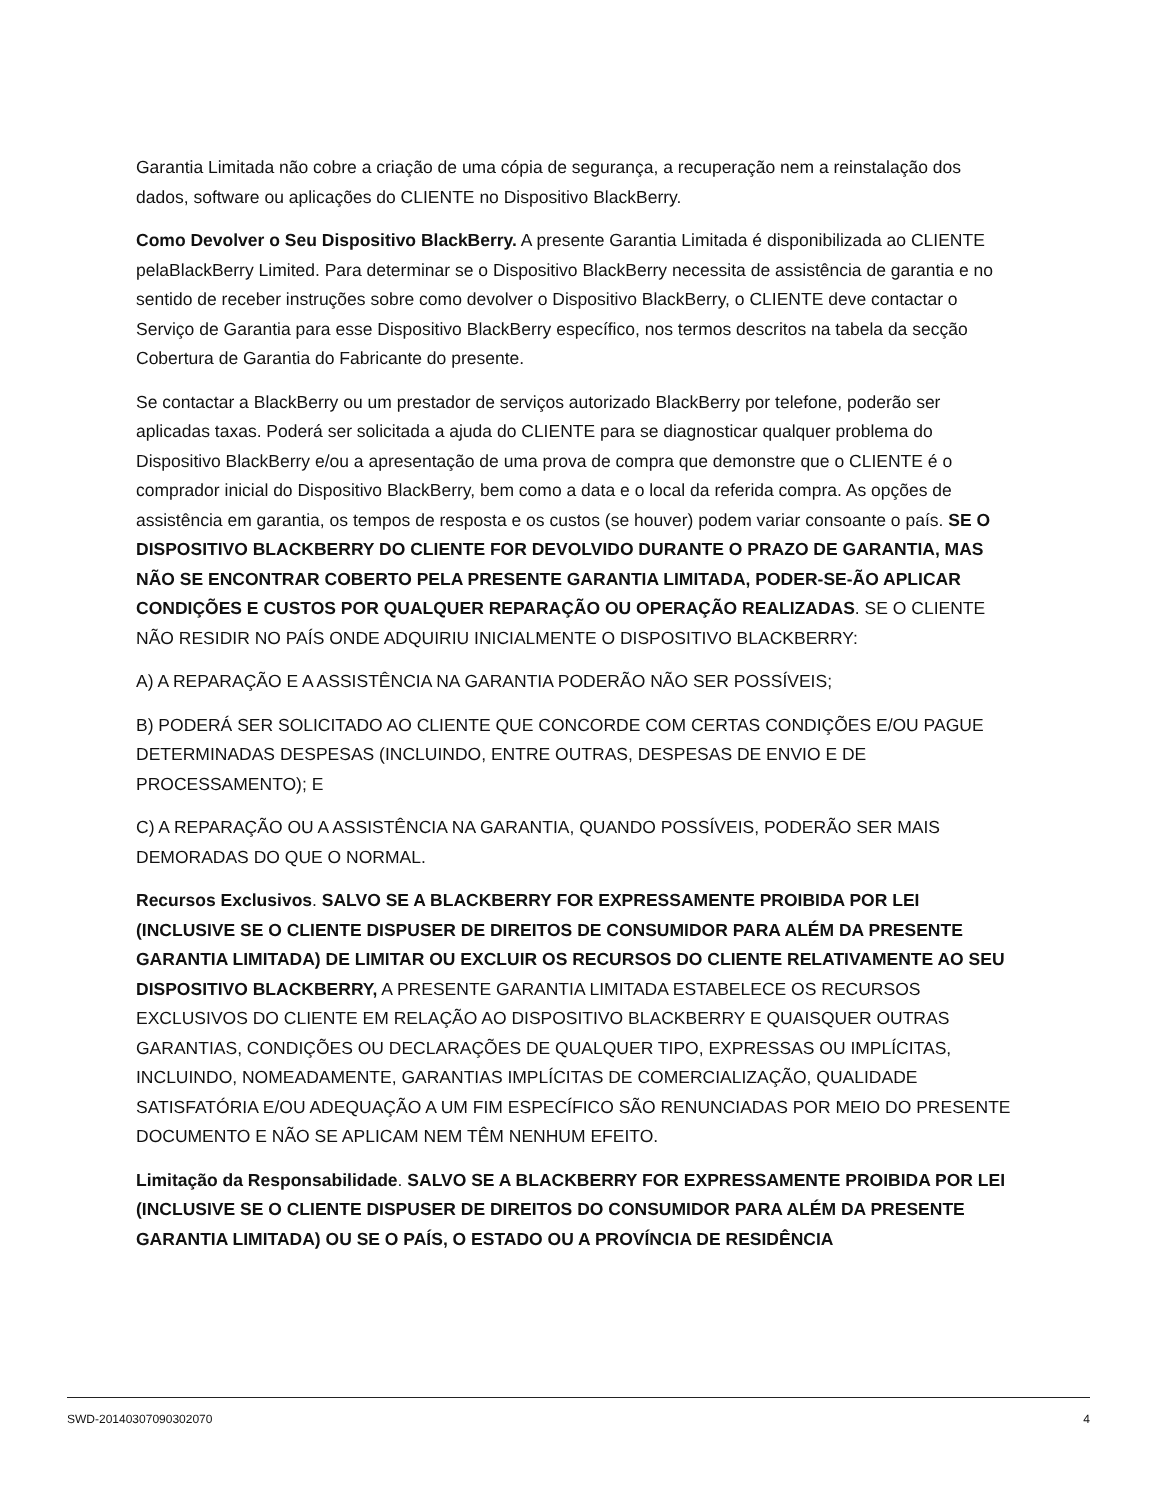Garantia Limitada não cobre a criação de uma cópia de segurança, a recuperação nem a reinstalação dos dados, software ou aplicações do CLIENTE no Dispositivo BlackBerry.
Como Devolver o Seu Dispositivo BlackBerry. A presente Garantia Limitada é disponibilizada ao CLIENTE pelaBlackBerry Limited. Para determinar se o Dispositivo BlackBerry necessita de assistência de garantia e no sentido de receber instruções sobre como devolver o Dispositivo BlackBerry, o CLIENTE deve contactar o Serviço de Garantia para esse Dispositivo BlackBerry específico, nos termos descritos na tabela da secção Cobertura de Garantia do Fabricante do presente.
Se contactar a BlackBerry ou um prestador de serviços autorizado BlackBerry por telefone, poderão ser aplicadas taxas. Poderá ser solicitada a ajuda do CLIENTE para se diagnosticar qualquer problema do Dispositivo BlackBerry e/ou a apresentação de uma prova de compra que demonstre que o CLIENTE é o comprador inicial do Dispositivo BlackBerry, bem como a data e o local da referida compra. As opções de assistência em garantia, os tempos de resposta e os custos (se houver) podem variar consoante o país. SE O DISPOSITIVO BLACKBERRY DO CLIENTE FOR DEVOLVIDO DURANTE O PRAZO DE GARANTIA, MAS NÃO SE ENCONTRAR COBERTO PELA PRESENTE GARANTIA LIMITADA, PODER-SE-ÃO APLICAR CONDIÇÕES E CUSTOS POR QUALQUER REPARAÇÃO OU OPERAÇÃO REALIZADAS. SE O CLIENTE NÃO RESIDIR NO PAÍS ONDE ADQUIRIU INICIALMENTE O DISPOSITIVO BLACKBERRY:
A) A REPARAÇÃO E A ASSISTÊNCIA NA GARANTIA PODERÃO NÃO SER POSSÍVEIS;
B) PODERÁ SER SOLICITADO AO CLIENTE QUE CONCORDE COM CERTAS CONDIÇÕES E/OU PAGUE DETERMINADAS DESPESAS (INCLUINDO, ENTRE OUTRAS, DESPESAS DE ENVIO E DE PROCESSAMENTO); E
C) A REPARAÇÃO OU A ASSISTÊNCIA NA GARANTIA, QUANDO POSSÍVEIS, PODERÃO SER MAIS DEMORADAS DO QUE O NORMAL.
Recursos Exclusivos. SALVO SE A BLACKBERRY FOR EXPRESSAMENTE PROIBIDA POR LEI (INCLUSIVE SE O CLIENTE DISPUSER DE DIREITOS DE CONSUMIDOR PARA ALÉM DA PRESENTE GARANTIA LIMITADA) DE LIMITAR OU EXCLUIR OS RECURSOS DO CLIENTE RELATIVAMENTE AO SEU DISPOSITIVO BLACKBERRY, A PRESENTE GARANTIA LIMITADA ESTABELECE OS RECURSOS EXCLUSIVOS DO CLIENTE EM RELAÇÃO AO DISPOSITIVO BLACKBERRY E QUAISQUER OUTRAS GARANTIAS, CONDIÇÕES OU DECLARAÇÕES DE QUALQUER TIPO, EXPRESSAS OU IMPLÍCITAS, INCLUINDO, NOMEADAMENTE, GARANTIAS IMPLÍCITAS DE COMERCIALIZAÇÃO, QUALIDADE SATISFATÓRIA E/OU ADEQUAÇÃO A UM FIM ESPECÍFICO SÃO RENUNCIADAS POR MEIO DO PRESENTE DOCUMENTO E NÃO SE APLICAM NEM TÊM NENHUM EFEITO.
Limitação da Responsabilidade. SALVO SE A BLACKBERRY FOR EXPRESSAMENTE PROIBIDA POR LEI (INCLUSIVE SE O CLIENTE DISPUSER DE DIREITOS DO CONSUMIDOR PARA ALÉM DA PRESENTE GARANTIA LIMITADA) OU SE O PAÍS, O ESTADO OU A PROVÍNCIA DE RESIDÊNCIA
SWD-20140307090302070 4